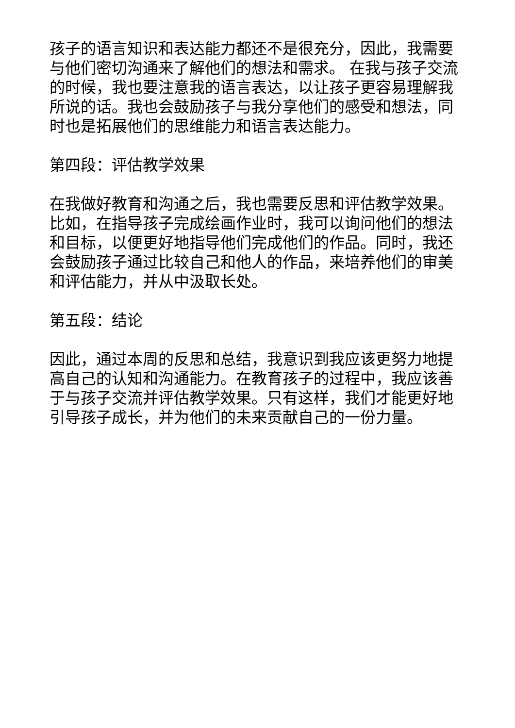孩子的语言知识和表达能力都还不是很充分，因此，我需要与他们密切沟通来了解他们的想法和需求。 在我与孩子交流的时候，我也要注意我的语言表达，以让孩子更容易理解我所说的话。我也会鼓励孩子与我分享他们的感受和想法，同时也是拓展他们的思维能力和语言表达能力。
第四段：评估教学效果
在我做好教育和沟通之后，我也需要反思和评估教学效果。比如，在指导孩子完成绘画作业时，我可以询问他们的想法和目标，以便更好地指导他们完成他们的作品。同时，我还会鼓励孩子通过比较自己和他人的作品，来培养他们的审美和评估能力，并从中汲取长处。
第五段：结论
因此，通过本周的反思和总结，我意识到我应该更努力地提高自己的认知和沟通能力。在教育孩子的过程中，我应该善于与孩子交流并评估教学效果。只有这样，我们才能更好地引导孩子成长，并为他们的未来贡献自己的一份力量。